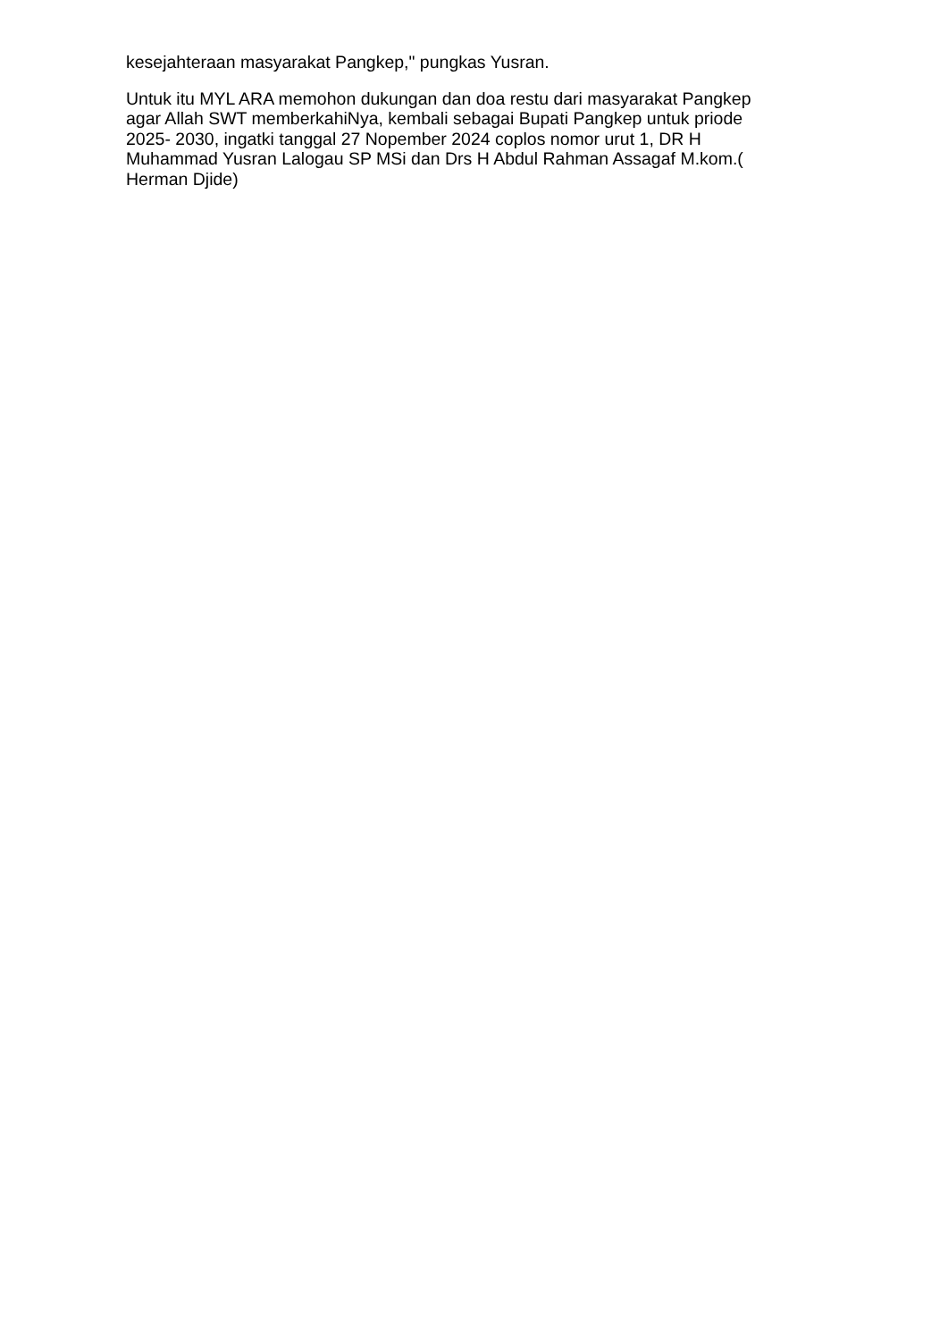kesejahteraan masyarakat Pangkep," pungkas Yusran.
Untuk itu MYL ARA memohon dukungan dan doa restu dari masyarakat Pangkep
agar Allah SWT memberkahiNya, kembali sebagai Bupati Pangkep untuk priode
2025- 2030, ingatki tanggal 27 Nopember 2024 coplos nomor urut 1, DR H
Muhammad Yusran Lalogau SP MSi dan Drs H Abdul Rahman Assagaf M.kom.(
Herman Djide)